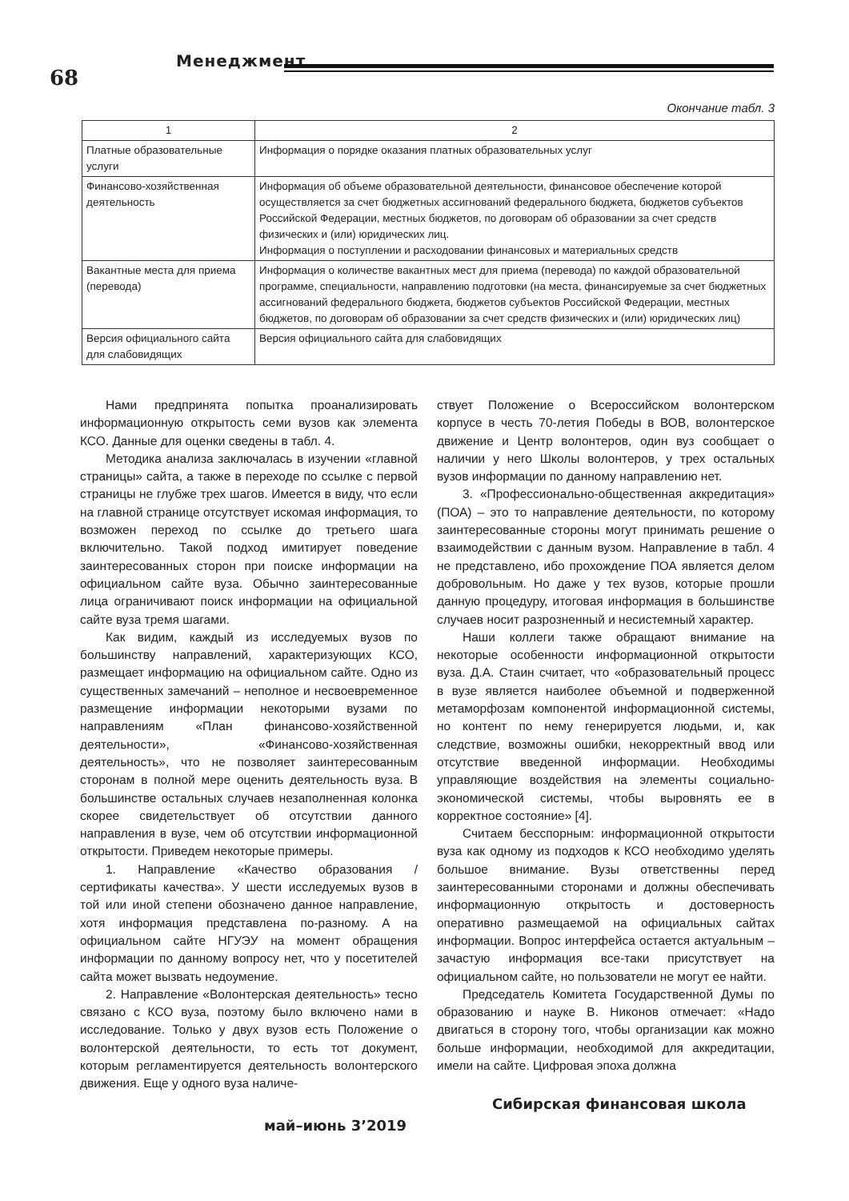68
Менеджмент
Окончание табл. 3
| 1 | 2 |
| --- | --- |
| Платные образовательные услуги | Информация о порядке оказания платных образовательных услуг |
| Финансово-хозяйственная деятельность | Информация об объеме образовательной деятельности, финансовое обеспечение которой осуществляется за счет бюджетных ассигнований федерального бюджета, бюджетов субъектов Российской Федерации, местных бюджетов, по договорам об образовании за счет средств физических и (или) юридических лиц. Информация о поступлении и расходовании финансовых и материальных средств |
| Вакантные места для приема (перевода) | Информация о количестве вакантных мест для приема (перевода) по каждой образовательной программе, специальности, направлению подготовки (на места, финансируемые за счет бюджетных ассигнований федерального бюджета, бюджетов субъектов Российской Федерации, местных бюджетов, по договорам об образовании за счет средств физических и (или) юридических лиц) |
| Версия официального сайта для слабовидящих | Версия официального сайта для слабовидящих |
Нами предпринята попытка проанализировать информационную открытость семи вузов как элемента КСО. Данные для оценки сведены в табл. 4.
Методика анализа заключалась в изучении «главной страницы» сайта, а также в переходе по ссылке с первой страницы не глубже трех шагов. Имеется в виду, что если на главной странице отсутствует искомая информация, то возможен переход по ссылке до третьего шага включительно. Такой подход имитирует поведение заинтересованных сторон при поиске информации на официальном сайте вуза. Обычно заинтересованные лица ограничивают поиск информации на официальной сайте вуза тремя шагами.
Как видим, каждый из исследуемых вузов по большинству направлений, характеризующих КСО, размещает информацию на официальном сайте. Одно из существенных замечаний – неполное и несвоевременное размещение информации некоторыми вузами по направлениям «План финансово-хозяйственной деятельности», «Финансово-хозяйственная деятельность», что не позволяет заинтересованным сторонам в полной мере оценить деятельность вуза. В большинстве остальных случаев незаполненная колонка скорее свидетельствует об отсутствии данного направления в вузе, чем об отсутствии информационной открытости. Приведем некоторые примеры.
1. Направление «Качество образования / сертификаты качества». У шести исследуемых вузов в той или иной степени обозначено данное направление, хотя информация представлена по-разному. А на официальном сайте НГУЭУ на момент обращения информации по данному вопросу нет, что у посетителей сайта может вызвать недоумение.
2. Направление «Волонтерская деятельность» тесно связано с КСО вуза, поэтому было включено нами в исследование. Только у двух вузов есть Положение о волонтерской деятельности, то есть тот документ, которым регламентируется деятельность волонтерского движения. Еще у одного вуза наличе-
ствует Положение о Всероссийском волонтерском корпусе в честь 70-летия Победы в ВОВ, волонтерское движение и Центр волонтеров, один вуз сообщает о наличии у него Школы волонтеров, у трех остальных вузов информации по данному направлению нет.
3. «Профессионально-общественная аккредитация» (ПОА) – это то направление деятельности, по которому заинтересованные стороны могут принимать решение о взаимодействии с данным вузом. Направление в табл. 4 не представлено, ибо прохождение ПОА является делом добровольным. Но даже у тех вузов, которые прошли данную процедуру, итоговая информация в большинстве случаев носит разрозненный и несистемный характер.
Наши коллеги также обращают внимание на некоторые особенности информационной открытости вуза. Д.А. Стаин считает, что «образовательный процесс в вузе является наиболее объемной и подверженной метаморфозам компонентой информационной системы, но контент по нему генерируется людьми, и, как следствие, возможны ошибки, некорректный ввод или отсутствие введенной информации. Необходимы управляющие воздействия на элементы социально-экономической системы, чтобы выровнять ее в корректное состояние» [4].
Считаем бесспорным: информационной открытости вуза как одному из подходов к КСО необходимо уделять большое внимание. Вузы ответственны перед заинтересованными сторонами и должны обеспечивать информационную открытость и достоверность оперативно размещаемой на официальных сайтах информации. Вопрос интерфейса остается актуальным – зачастую информация все-таки присутствует на официальном сайте, но пользователи не могут ее найти.
Председатель Комитета Государственной Думы по образованию и науке В. Никонов отмечает: «Надо двигаться в сторону того, чтобы организации как можно больше информации, необходимой для аккредитации, имели на сайте. Цифровая эпоха должна
май–июнь 3’2019
Сибирская финансовая школа